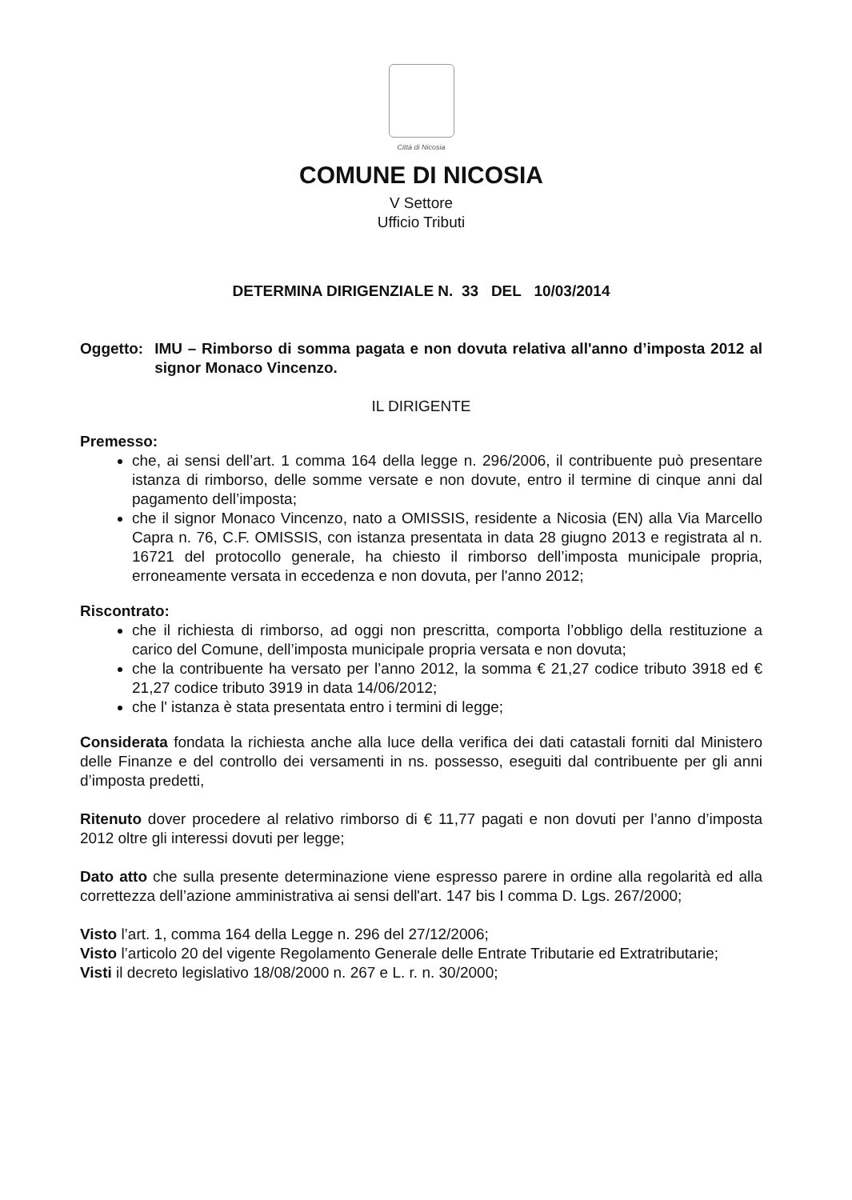Città di Nicosia
COMUNE DI NICOSIA
V Settore
Ufficio Tributi
DETERMINA DIRIGENZIALE N. 33 DEL 10/03/2014
Oggetto: IMU – Rimborso di somma pagata e non dovuta relativa all'anno d’imposta 2012 al signor Monaco Vincenzo.
IL DIRIGENTE
Premesso:
che, ai sensi dell’art. 1 comma 164 della legge n. 296/2006, il contribuente può presentare istanza di rimborso, delle somme versate e non dovute, entro il termine di cinque anni dal pagamento dell’imposta;
che il signor Monaco Vincenzo, nato a OMISSIS, residente a Nicosia (EN) alla Via Marcello Capra n. 76, C.F. OMISSIS, con istanza presentata in data 28 giugno 2013 e registrata al n. 16721 del protocollo generale, ha chiesto il rimborso dell’imposta municipale propria, erroneamente versata in eccedenza e non dovuta, per l'anno 2012;
Riscontrato:
che il richiesta di rimborso, ad oggi non prescritta, comporta l’obbligo della restituzione a carico del Comune, dell’imposta municipale propria versata e non dovuta;
che la contribuente ha versato per l’anno 2012, la somma € 21,27 codice tributo 3918 ed € 21,27 codice tributo 3919 in data 14/06/2012;
che l' istanza è stata presentata entro i termini di legge;
Considerata fondata la richiesta anche alla luce della verifica dei dati catastali forniti dal Ministero delle Finanze e del controllo dei versamenti in ns. possesso, eseguiti dal contribuente per gli anni d’imposta predetti,
Ritenuto dover procedere al relativo rimborso di € 11,77 pagati e non dovuti per l’anno d’imposta 2012 oltre gli interessi dovuti per legge;
Dato atto che sulla presente determinazione viene espresso parere in ordine alla regolarità ed alla correttezza dell’azione amministrativa ai sensi dell'art. 147 bis I comma D. Lgs. 267/2000;
Visto l’art. 1, comma 164 della Legge n. 296 del 27/12/2006;
Visto l’articolo 20 del vigente Regolamento Generale delle Entrate Tributarie ed Extratributarie;
Visti il decreto legislativo 18/08/2000 n. 267 e L. r. n. 30/2000;